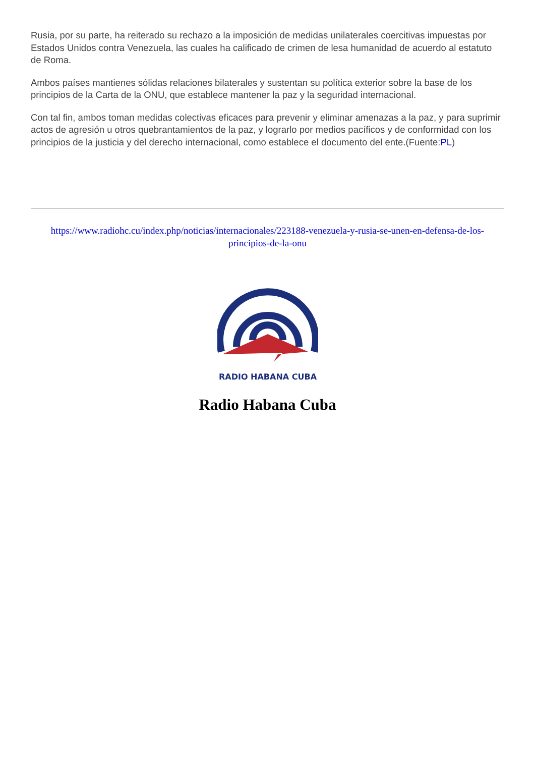Rusia, por su parte, ha reiterado su rechazo a la imposición de medidas unilaterales coercitivas impuestas por Estados Unidos contra Venezuela, las cuales ha calificado de crimen de lesa humanidad de acuerdo al estatuto de Roma.
Ambos países mantienes sólidas relaciones bilaterales y sustentan su política exterior sobre la base de los principios de la Carta de la ONU, que establece mantener la paz y la seguridad internacional.
Con tal fin, ambos toman medidas colectivas eficaces para prevenir y eliminar amenazas a la paz, y para suprimir actos de agresión u otros quebrantamientos de la paz, y lograrlo por medios pacíficos y de conformidad con los principios de la justicia y del derecho internacional, como establece el documento del ente.(Fuente:PL)
https://www.radiohc.cu/index.php/noticias/internacionales/223188-venezuela-y-rusia-se-unen-en-defensa-de-los-principios-de-la-onu
RADIO HABANA CUBA
Radio Habana Cuba